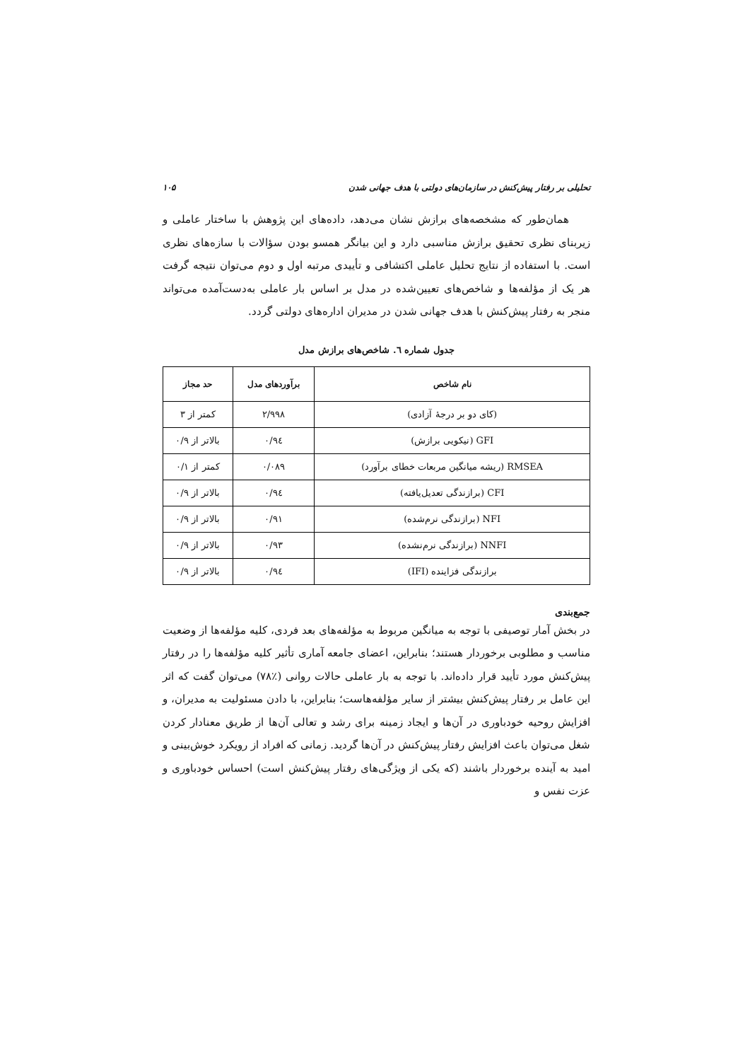تحلیلی بر رفتار پیش‌کنش در سازمان‌های دولتی با هدف جهانی شدن ۱۰۵
همان‌طور که مشخصه‌های برازش نشان می‌دهد، داده‌های این پژوهش با ساختار عاملی و زیربنای نظری تحقیق برازش مناسبی دارد و این بیانگر همسو بودن سؤالات با سازه‌های نظری است. با استفاده از نتایج تحلیل عاملی اکتشافی و تأییدی مرتبه اول و دوم می‌توان نتیجه گرفت هر یک از مؤلفه‌ها و شاخص‌های تعیین‌شده در مدل بر اساس بار عاملی به‌دست‌آمده می‌تواند منجر به رفتار پیش‌کنش با هدف جهانی شدن در مدیران اداره‌های دولتی گردد.
جدول شماره ٦. شاخص‌های برازش مدل
| نام شاخص | برآوردهای مدل | حد مجاز |
| --- | --- | --- |
| (کای دو بر درجهٔ آزادی) | ۲/۹۹۸ | کمتر از ۳ |
| GFI (نیکویی برازش) | ۰/۹٤ | بالاتر از ۰/۹ |
| RMSEA (ریشه میانگین مربعات خطای برآورد) | ۰/۰۸۹ | کمتر از ۰/۱ |
| CFI (برازندگی تعدیل‌یافته) | ۰/۹٤ | بالاتر از ۰/۹ |
| NFI (برازندگی نرم‌شده) | ۰/۹۱ | بالاتر از ۰/۹ |
| NNFI (برازندگی نرم‌نشده) | ۰/۹۳ | بالاتر از ۰/۹ |
| برازندگی فزاینده (IFI) | ۰/۹٤ | بالاتر از ۰/۹ |
جمع‌بندی
در بخش آمار توصیفی با توجه به میانگین مربوط به مؤلفه‌های بعد فردی، کلیه مؤلفه‌ها از وضعیت مناسب و مطلوبی برخوردار هستند؛ بنابراین، اعضای جامعه آماری تأثیر کلیه مؤلفه‌ها را در رفتار پیش‌کنش مورد تأیید قرار داده‌اند. با توجه به بار عاملی حالات روانی (٪۷۸) می‌توان گفت که اثر این عامل بر رفتار پیش‌کنش بیشتر از سایر مؤلفه‌هاست؛ بنابراین، با دادن مسئولیت به مدیران، و افزایش روحیه خودباوری در آن‌ها و ایجاد زمینه برای رشد و تعالی آن‌ها از طریق معنادار کردن شغل می‌توان باعث افزایش رفتار پیش‌کنش در آن‌ها گردید. زمانی که افراد از رویکرد خوش‌بینی و امید به آینده برخوردار باشند (که یکی از ویژگی‌های رفتار پیش‌کنش است) احساس خودباوری و عزت نفس و